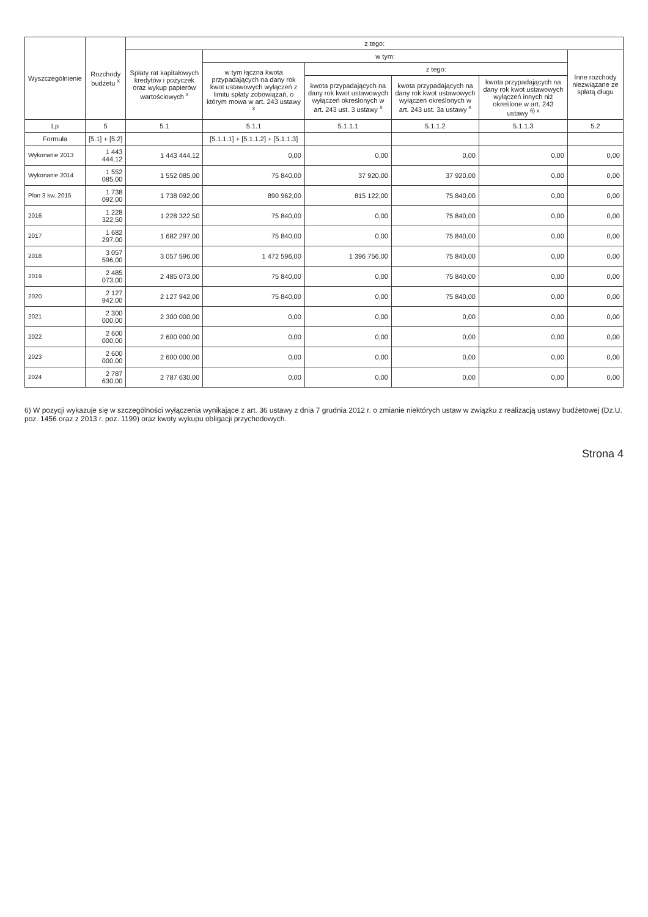| Wyszczególnienie | Rozchody budżetu <sup>x</sup> | z tego: | | | | | |
| --- | --- | --- | --- | --- | --- | --- | --- |
| | | Spłaty rat kapitałowych kredytów i pożyczek oraz wykup papierów wartościowych <sup>x</sup> | w tym: | | | | Inne rozchody niezwiązane ze spłatą długu |
| | | | w tym łączna kwota przypadających na dany rok kwot ustawowych wyłączeń z limitu spłaty zobowiązań, o którym mowa w art. 243 ustawy <sup>x</sup> | z tego: | | | |
| | | | | kwota przypadających na dany rok kwot ustawowych wyłączeń określonych w art. 243 ust. 3 ustawy <sup>x</sup> | kwota przypadających na dany rok kwot ustawowych wyłączeń określonych w art. 243 ust. 3a ustawy <sup>x</sup> | kwota przypadających na dany rok kwot ustawowych wyłączeń innych niż określone w art. 243 ustawy <sup>6) x</sup> | |
| Lp | 5 | 5.1 | 5.1.1 | 5.1.1.1 | 5.1.1.2 | 5.1.1.3 | 5.2 |
| Formuła | [5.1] + [5.2] | | [5.1.1.1] + [5.1.1.2] + [5.1.1.3] | | | | |
| Wykonanie 2013 | 1 443 444,12 | 1 443 444,12 | 0,00 | 0,00 | 0,00 | 0,00 | 0,00 |
| Wykonanie 2014 | 1 552 085,00 | 1 552 085,00 | 75 840,00 | 37 920,00 | 37 920,00 | 0,00 | 0,00 |
| Plan 3 kw. 2015 | 1 738 092,00 | 1 738 092,00 | 890 962,00 | 815 122,00 | 75 840,00 | 0,00 | 0,00 |
| 2016 | 1 228 322,50 | 1 228 322,50 | 75 840,00 | 0,00 | 75 840,00 | 0,00 | 0,00 |
| 2017 | 1 682 297,00 | 1 682 297,00 | 75 840,00 | 0,00 | 75 840,00 | 0,00 | 0,00 |
| 2018 | 3 057 596,00 | 3 057 596,00 | 1 472 596,00 | 1 396 756,00 | 75 840,00 | 0,00 | 0,00 |
| 2019 | 2 485 073,00 | 2 485 073,00 | 75 840,00 | 0,00 | 75 840,00 | 0,00 | 0,00 |
| 2020 | 2 127 942,00 | 2 127 942,00 | 75 840,00 | 0,00 | 75 840,00 | 0,00 | 0,00 |
| 2021 | 2 300 000,00 | 2 300 000,00 | 0,00 | 0,00 | 0,00 | 0,00 | 0,00 |
| 2022 | 2 600 000,00 | 2 600 000,00 | 0,00 | 0,00 | 0,00 | 0,00 | 0,00 |
| 2023 | 2 600 000,00 | 2 600 000,00 | 0,00 | 0,00 | 0,00 | 0,00 | 0,00 |
| 2024 | 2 787 630,00 | 2 787 630,00 | 0,00 | 0,00 | 0,00 | 0,00 | 0,00 |
6) W pozycji wykazuje się w szczególności wyłączenia wynikające z art. 36 ustawy z dnia 7 grudnia 2012 r. o zmianie niektórych ustaw w związku z realizacją ustawy budżetowej (Dz.U. poz. 1456 oraz z 2013 r. poz. 1199) oraz kwoty wykupu obligacji przychodowych.
Strona 4